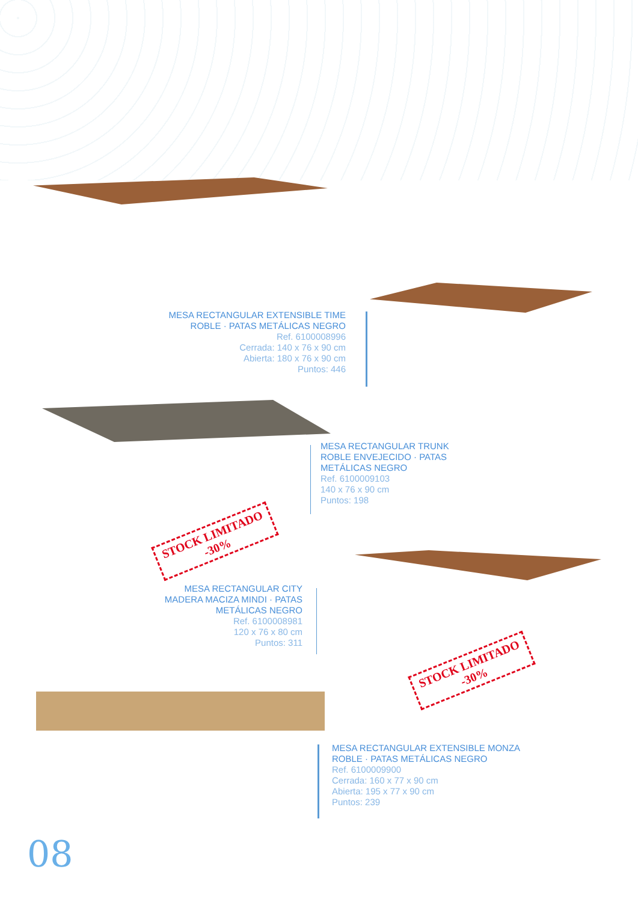MESA RECTANGULAR EXTENSIBLE TIME
ROBLE · PATAS METÁLICAS NEGRO
Ref. 6100008996
Cerrada: 140 x 76 x 90 cm
Abierta: 180 x 76 x 90 cm
Puntos: 446
MESA RECTANGULAR TRUNK
ROBLE ENVEJECIDO · PATAS
METÁLICAS NEGRO
Ref. 6100009103
140 x 76 x 90 cm
Puntos: 198
STOCK LIMITADO
-30%
MESA RECTANGULAR CITY
MADERA MACIZA MINDI · PATAS
METÁLICAS NEGRO
Ref. 6100008981
120 x 76 x 80 cm
Puntos: 311
STOCK LIMITADO
-30%
MESA RECTANGULAR EXTENSIBLE MONZA
ROBLE · PATAS METÁLICAS NEGRO
Ref. 6100009900
Cerrada: 160 x 77 x 90 cm
Abierta: 195 x 77 x 90 cm
Puntos: 239
08